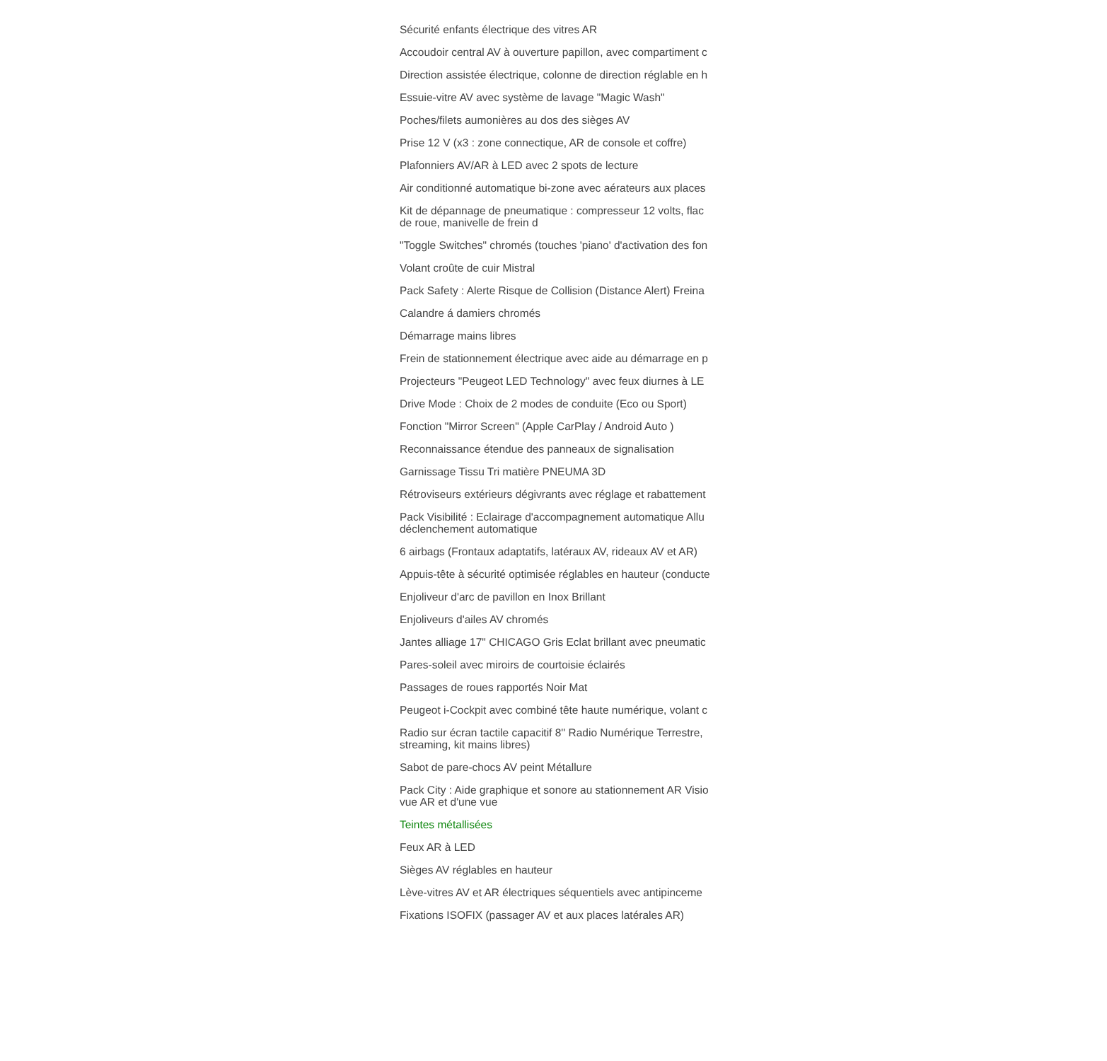Sécurité enfants électrique des vitres AR
Accoudoir central AV à ouverture papillon, avec compartiment c
Direction assistée électrique, colonne de direction réglable en h
Essuie-vitre AV avec système de lavage "Magic Wash"
Poches/filets aumonières au dos des sièges AV
Prise 12 V (x3 : zone connectique, AR de console et coffre)
Plafonniers AV/AR à LED avec 2 spots de lecture
Air conditionné automatique bi-zone avec aérateurs aux places
Kit de dépannage de pneumatique : compresseur 12 volts, flac
de roue, manivelle de frein d
"Toggle Switches" chromés (touches 'piano' d'activation des fon
Volant croûte de cuir Mistral
Pack Safety : Alerte Risque de Collision (Distance Alert) Freina
Calandre á damiers chromés
Démarrage mains libres
Frein de stationnement électrique avec aide au démarrage en p
Projecteurs "Peugeot LED Technology" avec feux diurnes à LE
Drive Mode : Choix de 2 modes de conduite (Eco ou Sport)
Fonction "Mirror Screen" (Apple CarPlay / Android Auto )
Reconnaissance étendue des panneaux de signalisation
Garnissage Tissu Tri matière PNEUMA 3D
Rétroviseurs extérieurs dégivrants avec réglage et rabattement
Pack Visibilité : Eclairage d'accompagnement automatique Allu
déclenchement automatique
6 airbags (Frontaux adaptatifs, latéraux AV, rideaux AV et AR)
Appuis-tête à sécurité optimisée réglables en hauteur (conducte
Enjoliveur d'arc de pavillon en Inox Brillant
Enjoliveurs d'ailes AV chromés
Jantes alliage 17" CHICAGO Gris Eclat brillant avec pneumatic
Pares-soleil avec miroirs de courtoisie éclairés
Passages de roues rapportés Noir Mat
Peugeot i-Cockpit avec combiné tête haute numérique, volant c
Radio sur écran tactile capacitif 8'' Radio Numérique Terrestre,
streaming, kit mains libres)
Sabot de pare-chocs AV peint Métallure
Pack City : Aide graphique et sonore au stationnement AR Visio
vue AR et d'une vue
Teintes métallisées
Feux AR à LED
Sièges AV réglables en hauteur
Lève-vitres AV et AR électriques séquentiels avec antipinceme
Fixations ISOFIX (passager AV et aux places latérales AR)